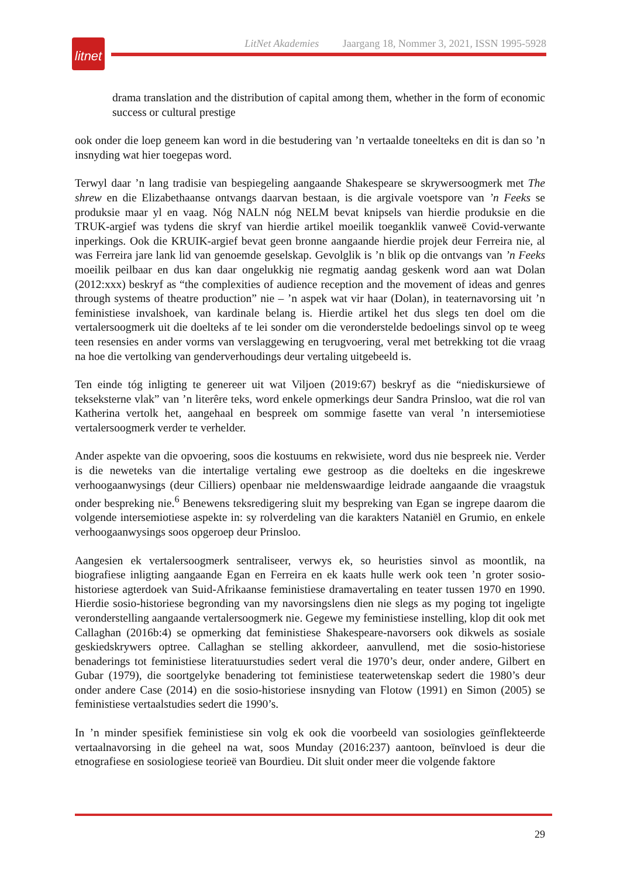litnet
LitNet Akademies Jaargang 18, Nommer 3, 2021, ISSN 1995-5928
drama translation and the distribution of capital among them, whether in the form of economic success or cultural prestige
ook onder die loep geneem kan word in die bestudering van ’n vertaalde toneelteks en dit is dan so ’n insnyding wat hier toegepas word.
Terwyl daar ’n lang tradisie van bespiegeling aangaande Shakespeare se skrywersoogmerk met The shrew en die Elizabethaanse ontvangs daarvan bestaan, is die argivale voetspore van ’n Feeks se produksie maar yl en vaag. Nóg NALN nóg NELM bevat knipsels van hierdie produksie en die TRUK-argief was tydens die skryf van hierdie artikel moeilik toeganklik vanweë Covid-verwante inperkings. Ook die KRUIK-argief bevat geen bronne aangaande hierdie projek deur Ferreira nie, al was Ferreira jare lank lid van genoemde geselskap. Gevolglik is ’n blik op die ontvangs van ’n Feeks moeilik peilbaar en dus kan daar ongelukkig nie regmatig aandag geskenk word aan wat Dolan (2012:xxx) beskryf as “the complexities of audience reception and the movement of ideas and genres through systems of theatre production” nie – ’n aspek wat vir haar (Dolan), in teaternavorsing uit ’n feministiese invalshoek, van kardinale belang is. Hierdie artikel het dus slegs ten doel om die vertalersoogmerk uit die doelteks af te lei sonder om die veronderstelde bedoelings sinvol op te weeg teen resensies en ander vorms van verslaggewing en terugvoering, veral met betrekking tot die vraag na hoe die vertolking van genderverhoudings deur vertaling uitgebeeld is.
Ten einde tóg inligting te genereer uit wat Viljoen (2019:67) beskryf as die “niediskursiewe of tekseksterne vlak” van ’n literêre teks, word enkele opmerkings deur Sandra Prinsloo, wat die rol van Katherina vertolk het, aangehaal en bespreek om sommige fasette van veral ’n intersemiotiese vertalersoogmerk verder te verhelder.
Ander aspekte van die opvoering, soos die kostuums en rekwisiete, word dus nie bespreek nie. Verder is die neweteks van die intertalige vertaling ewe gestroop as die doelteks en die ingeskrewe verhoogaanwysings (deur Cilliers) openbaar nie meldenswaardige leidrade aangaande die vraagstuk onder bespreking nie.<sup>6</sup> Benewens teksredigering sluit my bespreking van Egan se ingrepe daarom die volgende intersemiotiese aspekte in: sy rolverdeling van die karakters Nataniël en Grumio, en enkele verhoogaanwysings soos opgeroep deur Prinsloo.
Aangesien ek vertalersoogmerk sentraliseer, verwys ek, so heuristies sinvol as moontlik, na biografiese inligting aangaande Egan en Ferreira en ek kaats hulle werk ook teen ’n groter sosio-historiese agterdoek van Suid-Afrikaanse feministiese dramavertaling en teater tussen 1970 en 1990. Hierdie sosio-historiese begronding van my navorsingslens dien nie slegs as my poging tot ingeligte veronderstelling aangaande vertalersoogmerk nie. Gegewe my feministiese instelling, klop dit ook met Callaghan (2016b:4) se opmerking dat feministiese Shakespeare-navorsers ook dikwels as sosiale geskiedskrywers optree. Callaghan se stelling akkordeer, aanvullend, met die sosio-historiese benaderings tot feministiese literatuurstudies sedert veral die 1970’s deur, onder andere, Gilbert en Gubar (1979), die soortgelyke benadering tot feministiese teaterwetenskap sedert die 1980’s deur onder andere Case (2014) en die sosio-historiese insnyding van Flotow (1991) en Simon (2005) se feministiese vertaalstudies sedert die 1990’s.
In ’n minder spesifiek feministiese sin volg ek ook die voorbeeld van sosiologies geïnflekteerde vertaalnavorsing in die geheel na wat, soos Munday (2016:237) aantoon, beïnvloed is deur die etnografiese en sosiologiese teorieë van Bourdieu. Dit sluit onder meer die volgende faktore
29